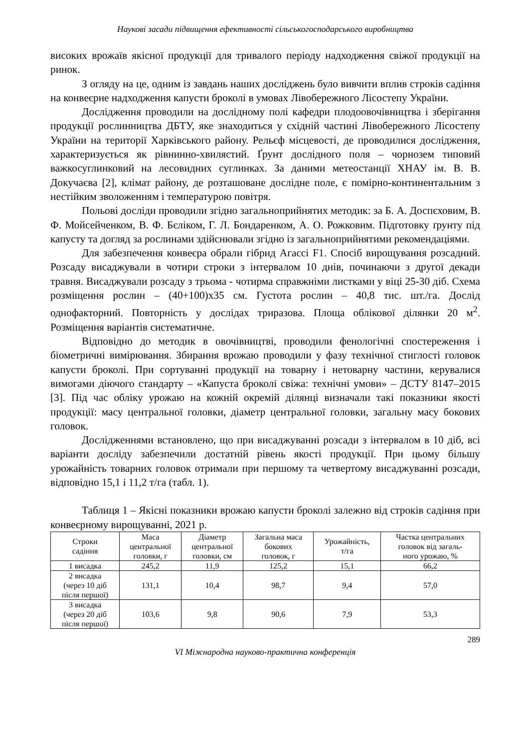Наукові засади підвищення ефективності сільськогосподарського виробництва
високих врожаїв якісної продукції для тривалого періоду надходження свіжої продукції на ринок.
З огляду на це, одним із завдань наших досліджень було вивчити вплив строків садіння на конвеєрне надходження капусти броколі в умовах Лівобережного Лісостепу України.
Дослідження проводили на дослідному полі кафедри плодоовочівництва і зберігання продукції рослинництва ДБТУ, яке знаходиться у східній частині Лівобережного Лісостепу України на території Харківського району. Рельєф місцевості, де проводилися дослідження, характеризується як рівнинно-хвилястий. Ґрунт дослідного поля – чорнозем типовий важкосуглинковий на лесовидних суглинках. За даними метеостанції ХНАУ ім. В. В. Докучаєва [2], клімат району, де розташоване дослідне поле, є помірно-континентальним з нестійким зволоженням і температурою повітря.
Польові досліди проводили згідно загальноприйнятих методик: за Б. А. Доспєховим, В. Ф. Мойсейченком, В. Ф. Бєліком, Г. Л. Бондаренком, А. О. Рожковим. Підготовку ґрунту під капусту та догляд за рослинами здійснювали згідно із загальноприйнятими рекомендаціями.
Для забезпечення конвеєра обрали гібрид Агассі F1. Спосіб вирощування розсадний. Розсаду висаджували в чотири строки з інтервалом 10 днів, починаючи з другої декади травня. Висаджували розсаду з трьома - чотирма справжніми листками у віці 25-30 діб. Схема розміщення рослин – (40+100)х35 см. Густота рослин – 40,8 тис. шт./га. Дослід однофакторний. Повторність у дослідах триразова. Площа облікової ділянки 20 м<sup>2</sup>. Розміщення варіантів систематичне.
Відповідно до методик в овочівництві, проводили фенологічні спостереження і біометричні вимірювання. Збирання врожаю проводили у фазу технічної стиглості головок капусти броколі. При сортуванні продукції на товарну і нетоварну частини, керувалися вимогами діючого стандарту – «Капуста броколі свіжа: технічні умови» – ДСТУ 8147–2015 [3]. Під час обліку урожаю на кожній окремій ділянці визначали такі показники якості продукції: масу центральної головки, діаметр центральної головки, загальну масу бокових головок.
Дослідженнями встановлено, що при висаджуванні розсади з інтервалом в 10 діб, всі варіанти досліду забезпечили достатній рівень якості продукції. При цьому більшу урожайність товарних головок отримали при першому та четвертому висаджуванні розсади, відповідно 15,1 і 11,2 т/га (табл. 1).
Таблиця 1 – Якісні показники врожаю капусти броколі залежно від строків садіння при конвеєрному вирощуванні, 2021 р.
| Строки садіння | Маса центральної головки, г | Діаметр центральної головки, см | Загальна маса бокових головок, г | Урожайність, т/га | Частка центральних головок від загаль- ного урожаю, % |
| --- | --- | --- | --- | --- | --- |
| 1 висадка | 245,2 | 11,9 | 125,2 | 15,1 | 66,2 |
| 2 висадка (через 10 діб після першої) | 131,1 | 10,4 | 98,7 | 9,4 | 57,0 |
| 3 висадка (через 20 діб після першої) | 103,6 | 9,8 | 90,6 | 7,9 | 53,3 |
289
VI Міжнародна науково-практична конференція